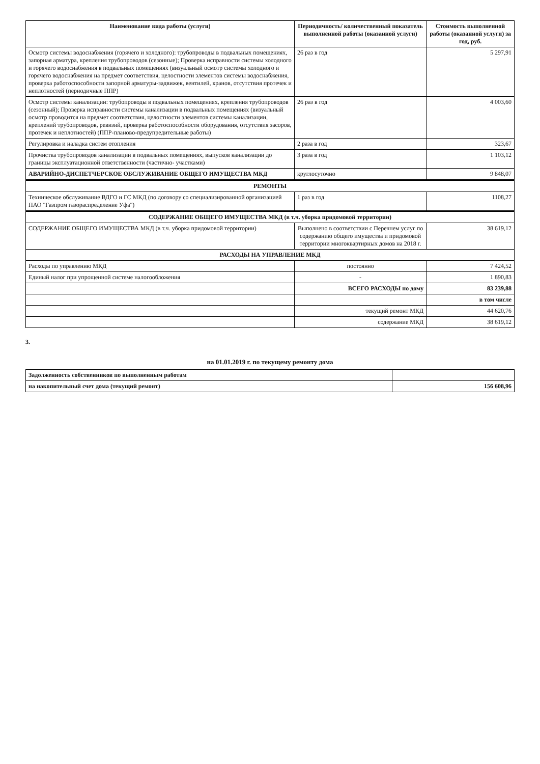| Наименование вида работы (услуги) | Периодичность/ количественный показатель выполненной работы (оказанной услуги) | Стоимость выполненной работы (оказанной услуги) за год, руб. |
| --- | --- | --- |
| Осмотр системы водоснабжения (горячего и холодного): трубопроводы в подвальных помещениях, запорная арматура, крепления трубопроводов (сезонные); Проверка исправности системы холодного и горячего водоснабжения в подвальных помещениях (визуальный осмотр системы холодного и горячего водоснабжения на предмет соответствия, целостности элементов системы водоснабжения, проверка работоспособности запорной арматуры-задвижек, вентилей, кранов, отсутствия протечек и неплотностей (периодичные ППР) | 26 раз в год | 5 297,91 |
| Осмотр системы канализации: трубопроводы в подвальных помещениях, крепления трубопроводов (сезонный); Проверка исправности системы канализации в подвальных помещениях (визуальный осмотр проводится на предмет соответствия, целостности элементов системы канализации, креплений трубопроводов, ревизий, проверка работоспособности оборудования, отсутствия засоров, протечек и неплотностей) (ППР-планово-предупредительные работы) | 26 раз в год | 4 003,60 |
| Регулировка и наладка систем отопления | 2 раза в год | 323,67 |
| Прочистка трубопроводов канализации в подвальных помещениях, выпусков канализации до границы эксплуатационной ответственности (частично- участками) | 3 раза в год | 1 103,12 |
| АВАРИЙНО-ДИСПЕТЧЕРСКОЕ ОБСЛУЖИВАНИЕ ОБЩЕГО ИМУЩЕСТВА МКД | круглосуточно | 9 848,07 |
| РЕМОНТЫ | | |
| Техническое обслуживание ВДГО и ГС МКД (по договору со специализированной организацией ПАО "Газпром газораспределение Уфа") | 1 раз в год | 1108,27 |
| СОДЕРЖАНИЕ ОБЩЕГО ИМУЩЕСТВА МКД (в т.ч. уборка придомовой территории) | | |
| СОДЕРЖАНИЕ ОБЩЕГО ИМУЩЕСТВА МКД (в т.ч. уборка придомовой территории) | Выполнено в соответствии с Перечнем услуг по содержанию общего имущества и придомовой территории многоквартирных домов на 2018 г. | 38 619,12 |
| РАСХОДЫ НА УПРАВЛЕНИЕ МКД | | |
| Расходы по управлению МКД | постоянно | 7 424,52 |
| Единый налог при упрощенной системе налогообложения | - | 1 890,83 |
| | ВСЕГО РАСХОДЫ по дому | 83 239,88 |
| | | в том числе |
| | текущий ремонт МКД | 44 620,76 |
| | содержание МКД | 38 619,12 |
3.
на 01.01.2019 г. по текущему ремонту дома
| Задолженность собственников по выполненным работам | |
| на накопительный счет дома (текущий ремонт) | 156 608,96 |